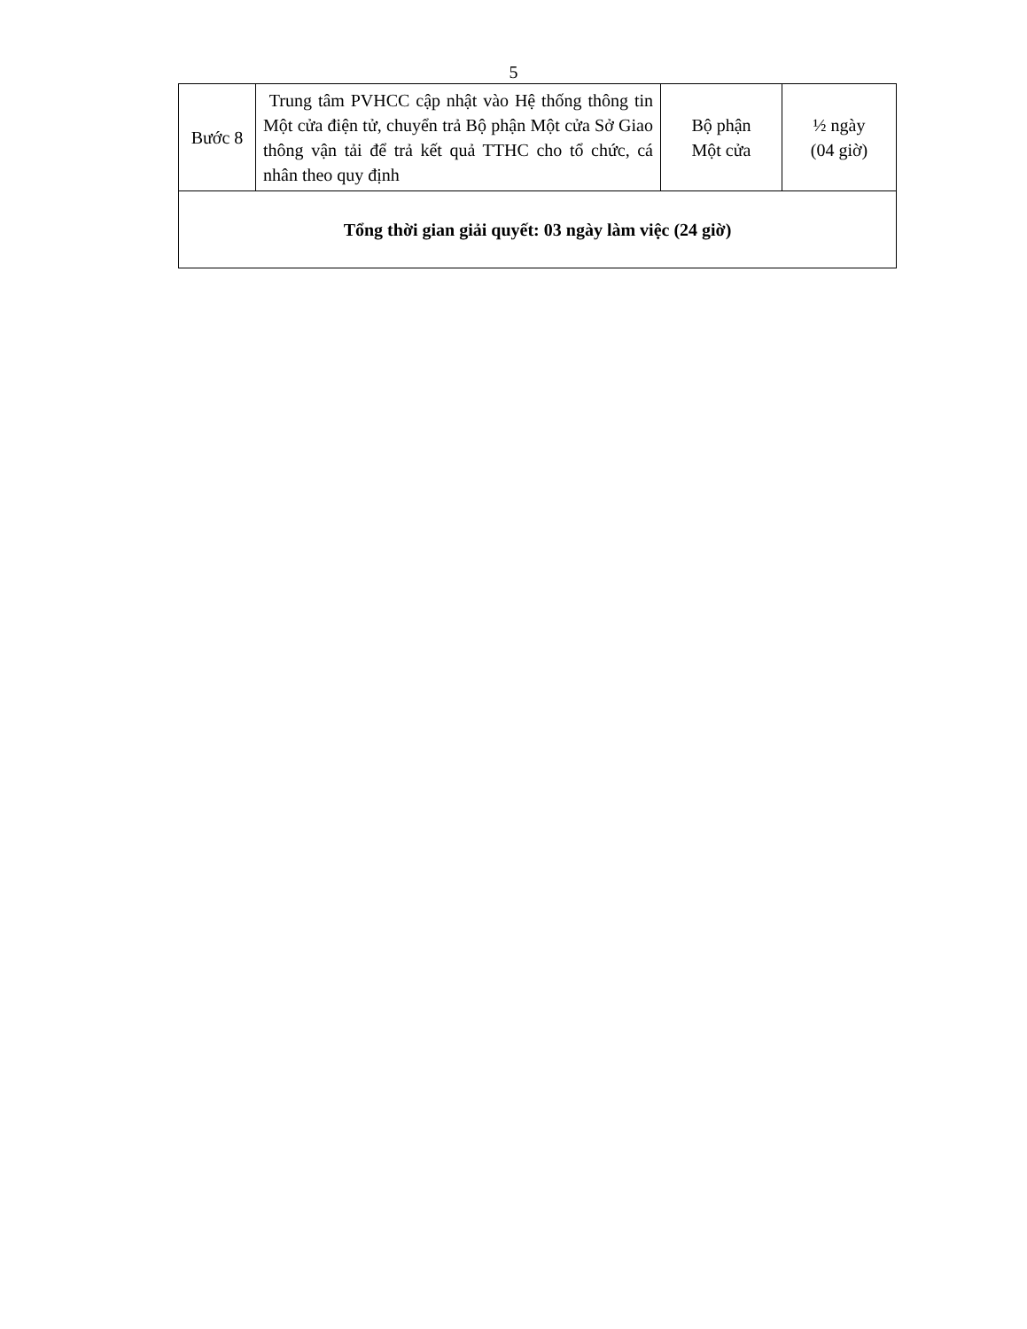5
| Bước 8 | Trung tâm PVHCC cập nhật vào Hệ thống thông tin Một cửa điện tử, chuyển trả Bộ phận Một cửa Sở Giao thông vận tải để trả kết quả TTHC cho tổ chức, cá nhân theo quy định | Bộ phận Một cửa | ½ ngày (04 giờ) |
| Tổng thời gian giải quyết: 03 ngày làm việc (24 giờ) | | | |